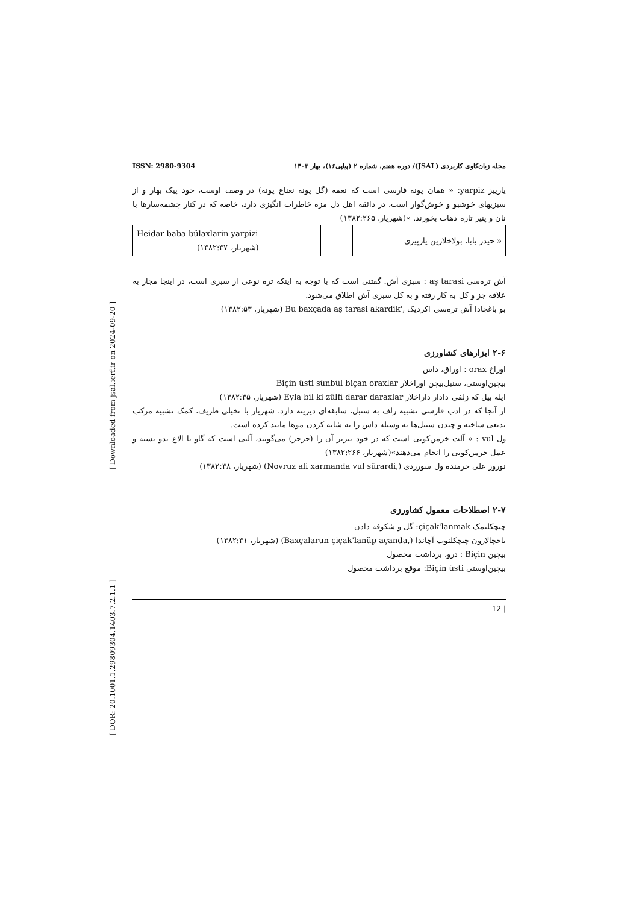[ Downloaded from jsal.ierf.ir on 2024-09-20 ]
[ DOR: 20.1001.1.29809304.1403.7.2.1.1 ]
مجله زبان‌کاوی کاربردی (JSAL)/ دوره هفتم، شماره ۲ (پیاپی۱۶)، بهار ۱۴۰۳ ISSN: 2980-9304
یارپیز yarpiz: « همان پونه فارسی است که نغمه (گل پونه نعناع پونه) در وصف اوست، خود پیک بهار و از سبزیهای خوشبو و خوش‌گوار است، در ذائقه اهل دل مزه خاطرات انگیزی دارد، خاصه که در کنار چشمه‌سارها با نان و پنیر تازه دهات بخورند. »(شهریار، ۱۳۸۲:۲۶۵)
| « حیدر بابا، بولاخلارین یارپیزی | | Heidar baba bülaxlarin yarpizi (شهریار، ۱۳۸۲:۳۷) |
آش ترەسی aş tarasi : سبزی آش. گفتنی است که با توجه به اینکه تره نوعی از سبزی است، در اینجا مجاز به علاقه جز و کل به کار رفته و به کل سبزی آش اطلاق می‌شود.
بو باغچادا آش ترەسی اکردیک Bu baxçada aş tarasi akardik', (شهریار، ۱۳۸۲:۵۳)
۲-۶ ابزارهای کشاورزی
اوراخ orax : اوراق، داس
بیچین‌اوستی، سنبل‌بیچن اوراخلار Biçin üsti sünbül biçan oraxlar
ایله بیل که زلفی دادار داراخلار Eyla bil ki zülfi darar daraxlar (شهریار، ۱۳۸۲:۳۵)
از آنجا که در ادب فارسی تشبیه زلف به سنبل، سابقه‌ای دیرینه دارد، شهریار با تخیلی ظریف، کمک تشبیه مرکب بدیعی ساخته و چیدن سنبل‌ها به وسیله داس را به شانه کردن موها مانند کرده است.
ول vul : « آلت خرمن‌کوبی است که در خود تبریز آن را (جرجر) می‌گویند، آلتی است که گاو یا الاغ بدو بسته و عمل خرمن‌کوبی را انجام می‌دهند»(شهریار، ۱۳۸۲:۲۶۶)
نوروز علی خرمنده ول سورردی (Novruz ali xarmanda vul sürardi,) (شهریار، ۱۳۸۲:۳۸)
۲-۷ اصطلاحات معمول کشاورزی
چیچکلنمک çiçak'lanmak: گل و شکوفه دادن
باخچالارون چیچکلنوب آچاندا (Baxçalarun çiçak'lanüp açanda,) (شهریار، ۱۳۸۲:۳۱)
بیچین Biçin : درو، برداشت محصول
بیچین‌اوستی Biçin üsti: موقع برداشت محصول
| 12